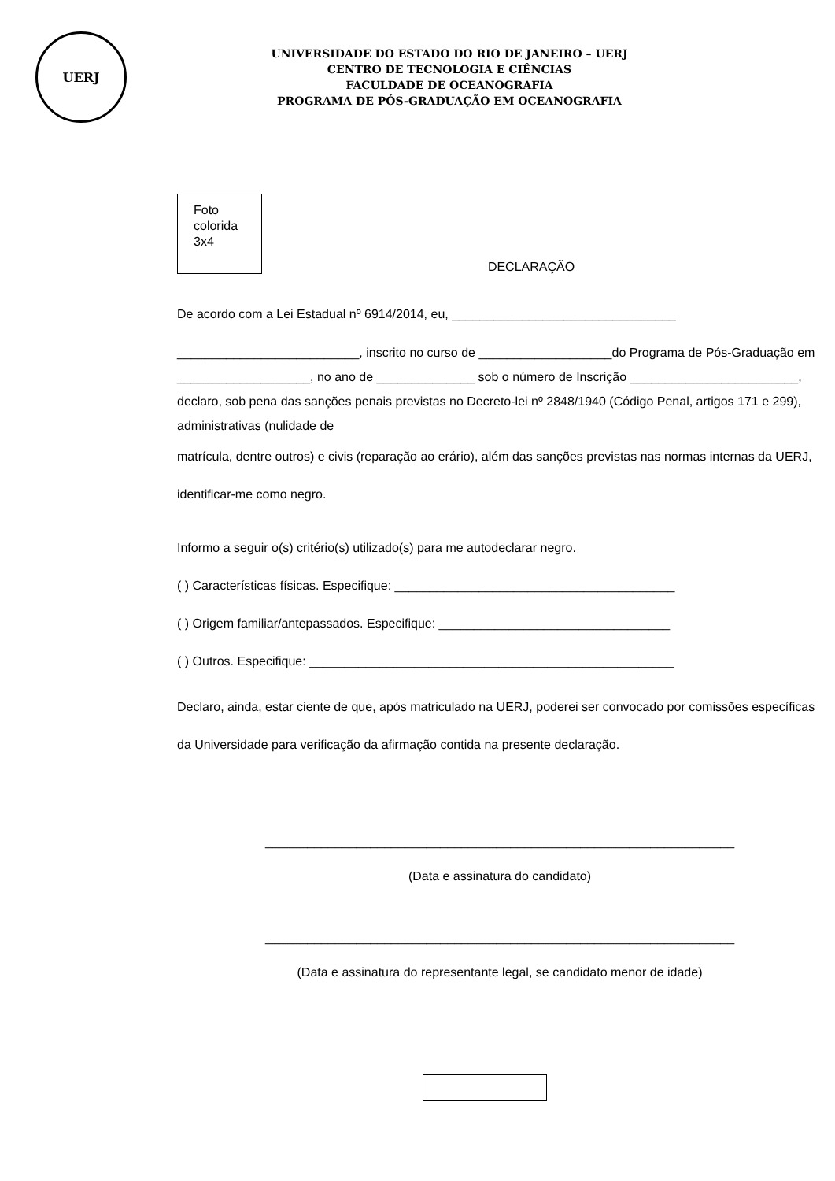UERJ
UNIVERSIDADE DO ESTADO DO RIO DE JANEIRO – UERJ
CENTRO DE TECNOLOGIA E CIÊNCIAS
FACULDADE DE OCEANOGRAFIA
PROGRAMA DE PÓS-GRADUAÇÃO EM OCEANOGRAFIA
Foto
colorida
3x4
DECLARAÇÃO
De acordo com a Lei Estadual nº 6914/2014, eu, ________________________________
__________________________, inscrito no curso de ___________________do Programa de Pós-Graduação em ___________________, no ano de ______________ sob o número de Inscrição ________________________, declaro, sob pena das sanções penais previstas no Decreto-lei nº 2848/1940 (Código Penal, artigos 171 e 299), administrativas (nulidade de
matrícula, dentre outros) e civis (reparação ao erário), além das sanções previstas nas normas internas da UERJ, identificar-me como negro.
Informo a seguir o(s) critério(s) utilizado(s) para me autodeclarar negro.
( ) Características físicas. Especifique: ________________________________________
( ) Origem familiar/antepassados. Especifique: _________________________________
( ) Outros. Especifique: ____________________________________________________
Declaro, ainda, estar ciente de que, após matriculado na UERJ, poderei ser convocado por comissões específicas da Universidade para verificação da afirmação contida na presente declaração.
___________________________________________________________________
(Data e assinatura do candidato)
___________________________________________________________________
(Data e assinatura do representante legal, se candidato menor de idade)